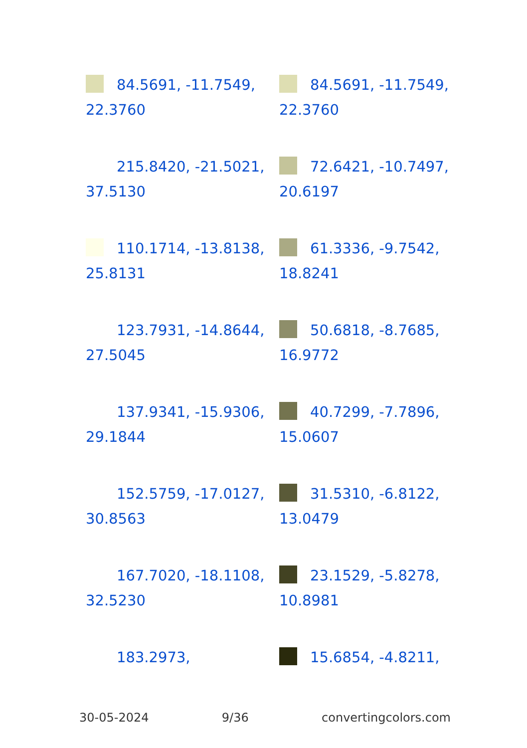84.5691, -11.7549, 22.3760
84.5691, -11.7549, 22.3760
215.8420, -21.5021, 37.5130
72.6421, -10.7497, 20.6197
110.1714, -13.8138, 25.8131
61.3336, -9.7542, 18.8241
123.7931, -14.8644, 27.5045
50.6818, -8.7685, 16.9772
137.9341, -15.9306, 29.1844
40.7299, -7.7896, 15.0607
152.5759, -17.0127, 30.8563
31.5310, -6.8122, 13.0479
167.7020, -18.1108, 32.5230
23.1529, -5.8278, 10.8981
183.2973,
15.6854, -4.8211,
30-05-2024 9/36 convertingcolors.com